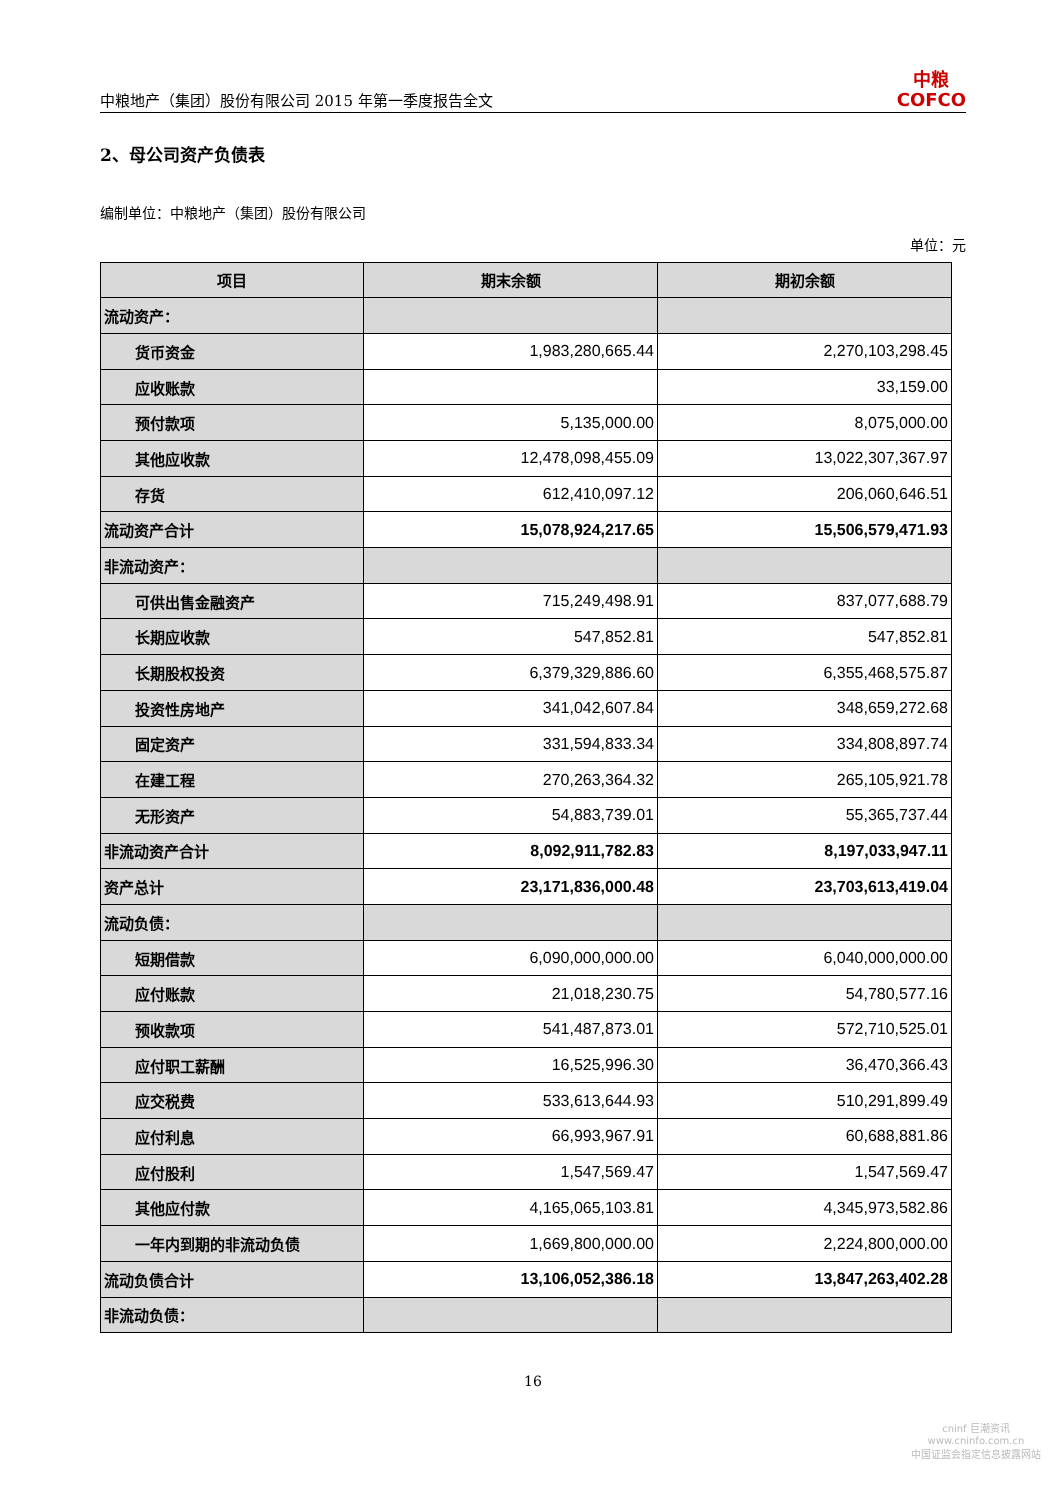中粮地产（集团）股份有限公司 2015 年第一季度报告全文 中粮
COFCO
2、母公司资产负债表
编制单位：中粮地产（集团）股份有限公司
单位：元
| 项目 | 期末余额 | 期初余额 |
| --- | --- | --- |
| 流动资产： | | |
| 货币资金 | 1,983,280,665.44 | 2,270,103,298.45 |
| 应收账款 | | 33,159.00 |
| 预付款项 | 5,135,000.00 | 8,075,000.00 |
| 其他应收款 | 12,478,098,455.09 | 13,022,307,367.97 |
| 存货 | 612,410,097.12 | 206,060,646.51 |
| 流动资产合计 | 15,078,924,217.65 | 15,506,579,471.93 |
| 非流动资产： | | |
| 可供出售金融资产 | 715,249,498.91 | 837,077,688.79 |
| 长期应收款 | 547,852.81 | 547,852.81 |
| 长期股权投资 | 6,379,329,886.60 | 6,355,468,575.87 |
| 投资性房地产 | 341,042,607.84 | 348,659,272.68 |
| 固定资产 | 331,594,833.34 | 334,808,897.74 |
| 在建工程 | 270,263,364.32 | 265,105,921.78 |
| 无形资产 | 54,883,739.01 | 55,365,737.44 |
| 非流动资产合计 | 8,092,911,782.83 | 8,197,033,947.11 |
| 资产总计 | 23,171,836,000.48 | 23,703,613,419.04 |
| 流动负债： | | |
| 短期借款 | 6,090,000,000.00 | 6,040,000,000.00 |
| 应付账款 | 21,018,230.75 | 54,780,577.16 |
| 预收款项 | 541,487,873.01 | 572,710,525.01 |
| 应付职工薪酬 | 16,525,996.30 | 36,470,366.43 |
| 应交税费 | 533,613,644.93 | 510,291,899.49 |
| 应付利息 | 66,993,967.91 | 60,688,881.86 |
| 应付股利 | 1,547,569.47 | 1,547,569.47 |
| 其他应付款 | 4,165,065,103.81 | 4,345,973,582.86 |
| 一年内到期的非流动负债 | 1,669,800,000.00 | 2,224,800,000.00 |
| 流动负债合计 | 13,106,052,386.18 | 13,847,263,402.28 |
| 非流动负债： | | |
16
cninf 巨潮资讯
www.cninfo.com.cn
中国证监会指定信息披露网站